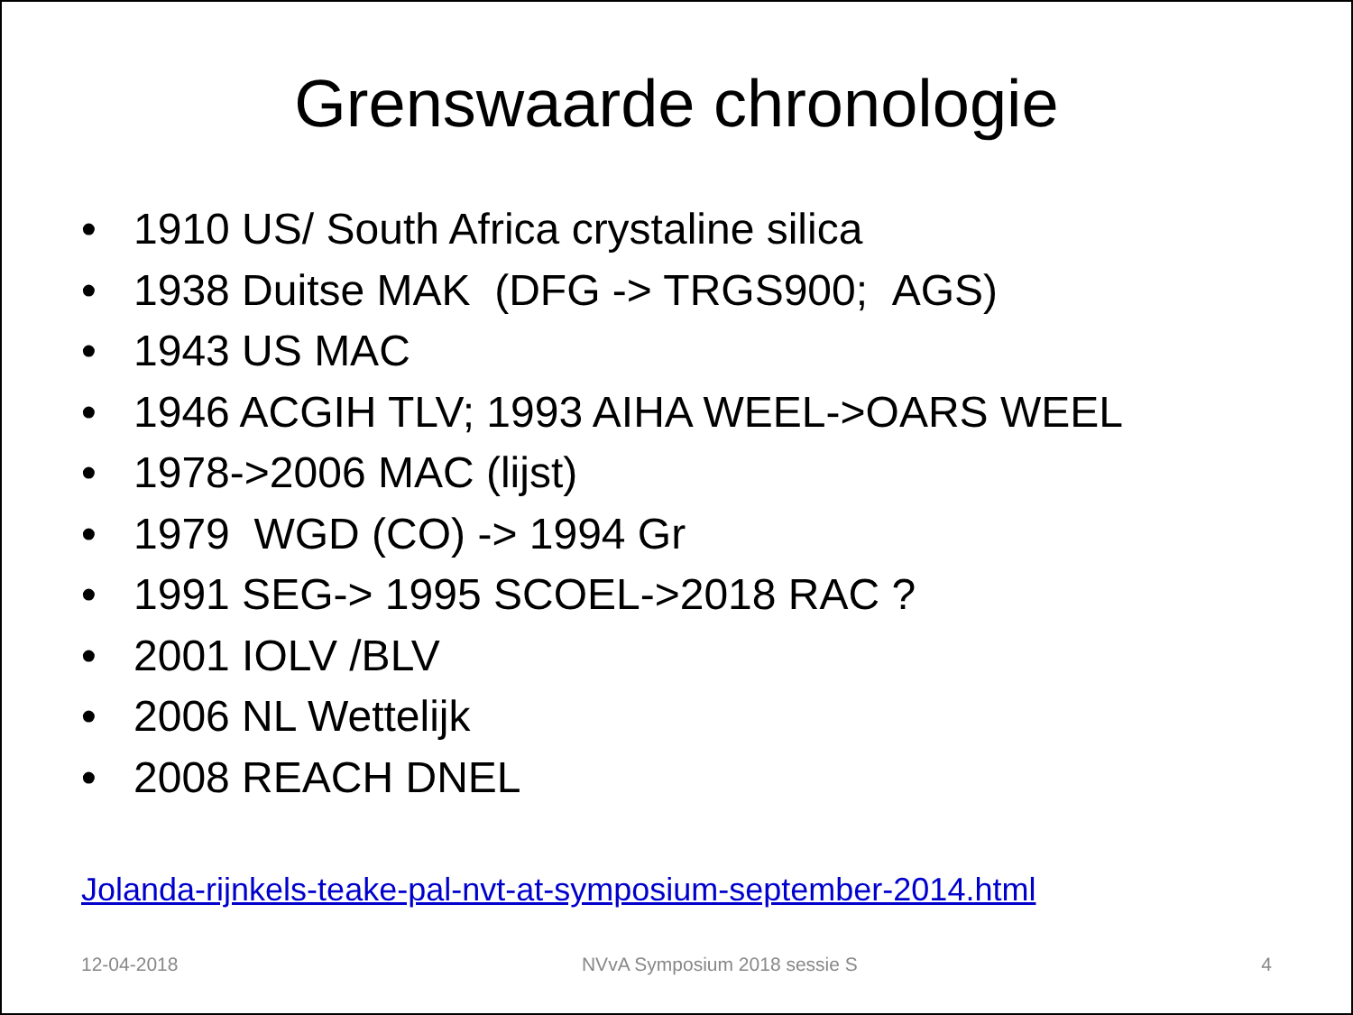Grenswaarde chronologie
• 1910 US/ South Africa crystaline silica
• 1938 Duitse MAK (DFG -> TRGS900; AGS)
• 1943 US MAC
• 1946 ACGIH TLV; 1993 AIHA WEEL->OARS WEEL
• 1978->2006 MAC (lijst)
• 1979 WGD (CO) -> 1994 Gr
• 1991 SEG-> 1995 SCOEL->2018 RAC ?
• 2001 IOLV /BLV
• 2006 NL Wettelijk
• 2008 REACH DNEL
Jolanda-rijnkels-teake-pal-nvt-at-symposium-september-2014.html
12-04-2018 NVvA Symposium 2018 sessie S 4